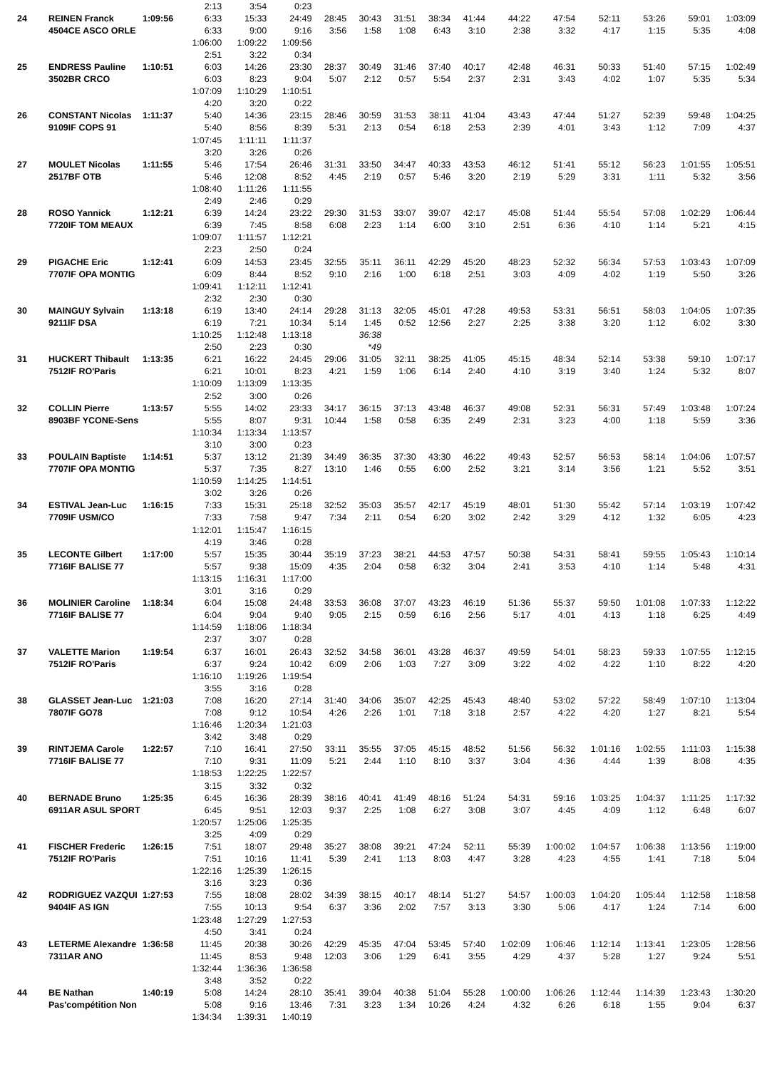| | | | 2:13 | 3:54 | 0:23 | | | | | | | | | | | |
| 24 | REINEN Franck | 1:09:56 | 6:33 | 15:33 | 24:49 | 28:45 | 30:43 | 31:51 | 38:34 | 41:44 | 44:22 | 47:54 | 52:11 | 53:26 | 59:01 | 1:03:09 |
| | 4504CE ASCO ORLE | | 6:33 | 9:00 | 9:16 | 3:56 | 1:58 | 1:08 | 6:43 | 3:10 | 2:38 | 3:32 | 4:17 | 1:15 | 5:35 | 4:08 |
| | | | 1:06:00 | 1:09:22 | 1:09:56 | | | | | | | | | | | |
| | | | 2:51 | 3:22 | 0:34 | | | | | | | | | | | |
| 25 | ENDRESS Pauline | 1:10:51 | 6:03 | 14:26 | 23:30 | 28:37 | 30:49 | 31:46 | 37:40 | 40:17 | 42:48 | 46:31 | 50:33 | 51:40 | 57:15 | 1:02:49 |
| | 3502BR CRCO | | 6:03 | 8:23 | 9:04 | 5:07 | 2:12 | 0:57 | 5:54 | 2:37 | 2:31 | 3:43 | 4:02 | 1:07 | 5:35 | 5:34 |
| | | | 1:07:09 | 1:10:29 | 1:10:51 | | | | | | | | | | | |
| | | | 4:20 | 3:20 | 0:22 | | | | | | | | | | | |
| 26 | CONSTANT Nicolas | 1:11:37 | 5:40 | 14:36 | 23:15 | 28:46 | 30:59 | 31:53 | 38:11 | 41:04 | 43:43 | 47:44 | 51:27 | 52:39 | 59:48 | 1:04:25 |
| | 9109IF COPS 91 | | 5:40 | 8:56 | 8:39 | 5:31 | 2:13 | 0:54 | 6:18 | 2:53 | 2:39 | 4:01 | 3:43 | 1:12 | 7:09 | 4:37 |
| | | | 1:07:45 | 1:11:11 | 1:11:37 | | | | | | | | | | | |
| | | | 3:20 | 3:26 | 0:26 | | | | | | | | | | | |
| 27 | MOULET Nicolas | 1:11:55 | 5:46 | 17:54 | 26:46 | 31:31 | 33:50 | 34:47 | 40:33 | 43:53 | 46:12 | 51:41 | 55:12 | 56:23 | 1:01:55 | 1:05:51 |
| | 2517BF OTB | | 5:46 | 12:08 | 8:52 | 4:45 | 2:19 | 0:57 | 5:46 | 3:20 | 2:19 | 5:29 | 3:31 | 1:11 | 5:32 | 3:56 |
| | | | 1:08:40 | 1:11:26 | 1:11:55 | | | | | | | | | | | |
| | | | 2:49 | 2:46 | 0:29 | | | | | | | | | | | |
| 28 | ROSO Yannick | 1:12:21 | 6:39 | 14:24 | 23:22 | 29:30 | 31:53 | 33:07 | 39:07 | 42:17 | 45:08 | 51:44 | 55:54 | 57:08 | 1:02:29 | 1:06:44 |
| | 7720IF TOM MEAUX | | 6:39 | 7:45 | 8:58 | 6:08 | 2:23 | 1:14 | 6:00 | 3:10 | 2:51 | 6:36 | 4:10 | 1:14 | 5:21 | 4:15 |
| | | | 1:09:07 | 1:11:57 | 1:12:21 | | | | | | | | | | | |
| | | | 2:23 | 2:50 | 0:24 | | | | | | | | | | | |
| 29 | PIGACHE Eric | 1:12:41 | 6:09 | 14:53 | 23:45 | 32:55 | 35:11 | 36:11 | 42:29 | 45:20 | 48:23 | 52:32 | 56:34 | 57:53 | 1:03:43 | 1:07:09 |
| | 7707IF OPA MONTIG | | 6:09 | 8:44 | 8:52 | 9:10 | 2:16 | 1:00 | 6:18 | 2:51 | 3:03 | 4:09 | 4:02 | 1:19 | 5:50 | 3:26 |
| | | | 1:09:41 | 1:12:11 | 1:12:41 | | | | | | | | | | | |
| | | | 2:32 | 2:30 | 0:30 | | | | | | | | | | | |
| 30 | MAINGUY Sylvain | 1:13:18 | 6:19 | 13:40 | 24:14 | 29:28 | 31:13 | 32:05 | 45:01 | 47:28 | 49:53 | 53:31 | 56:51 | 58:03 | 1:04:05 | 1:07:35 |
| | 9211IF DSA | | 6:19 | 7:21 | 10:34 | 5:14 | 1:45 | 0:52 | 12:56 | 2:27 | 2:25 | 3:38 | 3:20 | 1:12 | 6:02 | 3:30 |
| | | | 1:10:25 | 1:12:48 | 1:13:18 | | 36:38 | | | | | | | | | |
| | | | 2:50 | 2:23 | 0:30 | | *49 | | | | | | | | | |
| 31 | HUCKERT Thibault | 1:13:35 | 6:21 | 16:22 | 24:45 | 29:06 | 31:05 | 32:11 | 38:25 | 41:05 | 45:15 | 48:34 | 52:14 | 53:38 | 59:10 | 1:07:17 |
| | 7512IF RO'Paris | | 6:21 | 10:01 | 8:23 | 4:21 | 1:59 | 1:06 | 6:14 | 2:40 | 4:10 | 3:19 | 3:40 | 1:24 | 5:32 | 8:07 |
| | | | 1:10:09 | 1:13:09 | 1:13:35 | | | | | | | | | | | |
| | | | 2:52 | 3:00 | 0:26 | | | | | | | | | | | |
| 32 | COLLIN Pierre | 1:13:57 | 5:55 | 14:02 | 23:33 | 34:17 | 36:15 | 37:13 | 43:48 | 46:37 | 49:08 | 52:31 | 56:31 | 57:49 | 1:03:48 | 1:07:24 |
| | 8903BF YCONE-Sens | | 5:55 | 8:07 | 9:31 | 10:44 | 1:58 | 0:58 | 6:35 | 2:49 | 2:31 | 3:23 | 4:00 | 1:18 | 5:59 | 3:36 |
| | | | 1:10:34 | 1:13:34 | 1:13:57 | | | | | | | | | | | |
| | | | 3:10 | 3:00 | 0:23 | | | | | | | | | | | |
| 33 | POULAIN Baptiste | 1:14:51 | 5:37 | 13:12 | 21:39 | 34:49 | 36:35 | 37:30 | 43:30 | 46:22 | 49:43 | 52:57 | 56:53 | 58:14 | 1:04:06 | 1:07:57 |
| | 7707IF OPA MONTIG | | 5:37 | 7:35 | 8:27 | 13:10 | 1:46 | 0:55 | 6:00 | 2:52 | 3:21 | 3:14 | 3:56 | 1:21 | 5:52 | 3:51 |
| | | | 1:10:59 | 1:14:25 | 1:14:51 | | | | | | | | | | | |
| | | | 3:02 | 3:26 | 0:26 | | | | | | | | | | | |
| 34 | ESTIVAL Jean-Luc | 1:16:15 | 7:33 | 15:31 | 25:18 | 32:52 | 35:03 | 35:57 | 42:17 | 45:19 | 48:01 | 51:30 | 55:42 | 57:14 | 1:03:19 | 1:07:42 |
| | 7709IF USM/CO | | 7:33 | 7:58 | 9:47 | 7:34 | 2:11 | 0:54 | 6:20 | 3:02 | 2:42 | 3:29 | 4:12 | 1:32 | 6:05 | 4:23 |
| | | | 1:12:01 | 1:15:47 | 1:16:15 | | | | | | | | | | | |
| | | | 4:19 | 3:46 | 0:28 | | | | | | | | | | | |
| 35 | LECONTE Gilbert | 1:17:00 | 5:57 | 15:35 | 30:44 | 35:19 | 37:23 | 38:21 | 44:53 | 47:57 | 50:38 | 54:31 | 58:41 | 59:55 | 1:05:43 | 1:10:14 |
| | 7716IF BALISE 77 | | 5:57 | 9:38 | 15:09 | 4:35 | 2:04 | 0:58 | 6:32 | 3:04 | 2:41 | 3:53 | 4:10 | 1:14 | 5:48 | 4:31 |
| | | | 1:13:15 | 1:16:31 | 1:17:00 | | | | | | | | | | | |
| | | | 3:01 | 3:16 | 0:29 | | | | | | | | | | | |
| 36 | MOLINIER Caroline | 1:18:34 | 6:04 | 15:08 | 24:48 | 33:53 | 36:08 | 37:07 | 43:23 | 46:19 | 51:36 | 55:37 | 59:50 | 1:01:08 | 1:07:33 | 1:12:22 |
| | 7716IF BALISE 77 | | 6:04 | 9:04 | 9:40 | 9:05 | 2:15 | 0:59 | 6:16 | 2:56 | 5:17 | 4:01 | 4:13 | 1:18 | 6:25 | 4:49 |
| | | | 1:14:59 | 1:18:06 | 1:18:34 | | | | | | | | | | | |
| | | | 2:37 | 3:07 | 0:28 | | | | | | | | | | | |
| 37 | VALETTE Marion | 1:19:54 | 6:37 | 16:01 | 26:43 | 32:52 | 34:58 | 36:01 | 43:28 | 46:37 | 49:59 | 54:01 | 58:23 | 59:33 | 1:07:55 | 1:12:15 |
| | 7512IF RO'Paris | | 6:37 | 9:24 | 10:42 | 6:09 | 2:06 | 1:03 | 7:27 | 3:09 | 3:22 | 4:02 | 4:22 | 1:10 | 8:22 | 4:20 |
| | | | 1:16:10 | 1:19:26 | 1:19:54 | | | | | | | | | | | |
| | | | 3:55 | 3:16 | 0:28 | | | | | | | | | | | |
| 38 | GLASSET Jean-Luc | 1:21:03 | 7:08 | 16:20 | 27:14 | 31:40 | 34:06 | 35:07 | 42:25 | 45:43 | 48:40 | 53:02 | 57:22 | 58:49 | 1:07:10 | 1:13:04 |
| | 7807IF GO78 | | 7:08 | 9:12 | 10:54 | 4:26 | 2:26 | 1:01 | 7:18 | 3:18 | 2:57 | 4:22 | 4:20 | 1:27 | 8:21 | 5:54 |
| | | | 1:16:46 | 1:20:34 | 1:21:03 | | | | | | | | | | | |
| | | | 3:42 | 3:48 | 0:29 | | | | | | | | | | | |
| 39 | RINTJEMA Carole | 1:22:57 | 7:10 | 16:41 | 27:50 | 33:11 | 35:55 | 37:05 | 45:15 | 48:52 | 51:56 | 56:32 | 1:01:16 | 1:02:55 | 1:11:03 | 1:15:38 |
| | 7716IF BALISE 77 | | 7:10 | 9:31 | 11:09 | 5:21 | 2:44 | 1:10 | 8:10 | 3:37 | 3:04 | 4:36 | 4:44 | 1:39 | 8:08 | 4:35 |
| | | | 1:18:53 | 1:22:25 | 1:22:57 | | | | | | | | | | | |
| | | | 3:15 | 3:32 | 0:32 | | | | | | | | | | | |
| 40 | BERNADE Bruno | 1:25:35 | 6:45 | 16:36 | 28:39 | 38:16 | 40:41 | 41:49 | 48:16 | 51:24 | 54:31 | 59:16 | 1:03:25 | 1:04:37 | 1:11:25 | 1:17:32 |
| | 6911AR ASUL SPORT | | 6:45 | 9:51 | 12:03 | 9:37 | 2:25 | 1:08 | 6:27 | 3:08 | 3:07 | 4:45 | 4:09 | 1:12 | 6:48 | 6:07 |
| | | | 1:20:57 | 1:25:06 | 1:25:35 | | | | | | | | | | | |
| | | | 3:25 | 4:09 | 0:29 | | | | | | | | | | | |
| 41 | FISCHER Frederic | 1:26:15 | 7:51 | 18:07 | 29:48 | 35:27 | 38:08 | 39:21 | 47:24 | 52:11 | 55:39 | 1:00:02 | 1:04:57 | 1:06:38 | 1:13:56 | 1:19:00 |
| | 7512IF RO'Paris | | 7:51 | 10:16 | 11:41 | 5:39 | 2:41 | 1:13 | 8:03 | 4:47 | 3:28 | 4:23 | 4:55 | 1:41 | 7:18 | 5:04 |
| | | | 1:22:16 | 1:25:39 | 1:26:15 | | | | | | | | | | | |
| | | | 3:16 | 3:23 | 0:36 | | | | | | | | | | | |
| 42 | RODRIGUEZ VAZQUI | 1:27:53 | 7:55 | 18:08 | 28:02 | 34:39 | 38:15 | 40:17 | 48:14 | 51:27 | 54:57 | 1:00:03 | 1:04:20 | 1:05:44 | 1:12:58 | 1:18:58 |
| | 9404IF AS IGN | | 7:55 | 10:13 | 9:54 | 6:37 | 3:36 | 2:02 | 7:57 | 3:13 | 3:30 | 5:06 | 4:17 | 1:24 | 7:14 | 6:00 |
| | | | 1:23:48 | 1:27:29 | 1:27:53 | | | | | | | | | | | |
| | | | 4:50 | 3:41 | 0:24 | | | | | | | | | | | |
| 43 | LETERME Alexandre | 1:36:58 | 11:45 | 20:38 | 30:26 | 42:29 | 45:35 | 47:04 | 53:45 | 57:40 | 1:02:09 | 1:06:46 | 1:12:14 | 1:13:41 | 1:23:05 | 1:28:56 |
| | 7311AR ANO | | 11:45 | 8:53 | 9:48 | 12:03 | 3:06 | 1:29 | 6:41 | 3:55 | 4:29 | 4:37 | 5:28 | 1:27 | 9:24 | 5:51 |
| | | | 1:32:44 | 1:36:36 | 1:36:58 | | | | | | | | | | | |
| | | | 3:48 | 3:52 | 0:22 | | | | | | | | | | | |
| 44 | BE Nathan | 1:40:19 | 5:08 | 14:24 | 28:10 | 35:41 | 39:04 | 40:38 | 51:04 | 55:28 | 1:00:00 | 1:06:26 | 1:12:44 | 1:14:39 | 1:23:43 | 1:30:20 |
| | Pas'compétition Non | | 5:08 | 9:16 | 13:46 | 7:31 | 3:23 | 1:34 | 10:26 | 4:24 | 4:32 | 6:26 | 6:18 | 1:55 | 9:04 | 6:37 |
| | | | 1:34:34 | 1:39:31 | 1:40:19 | | | | | | | | | | | |